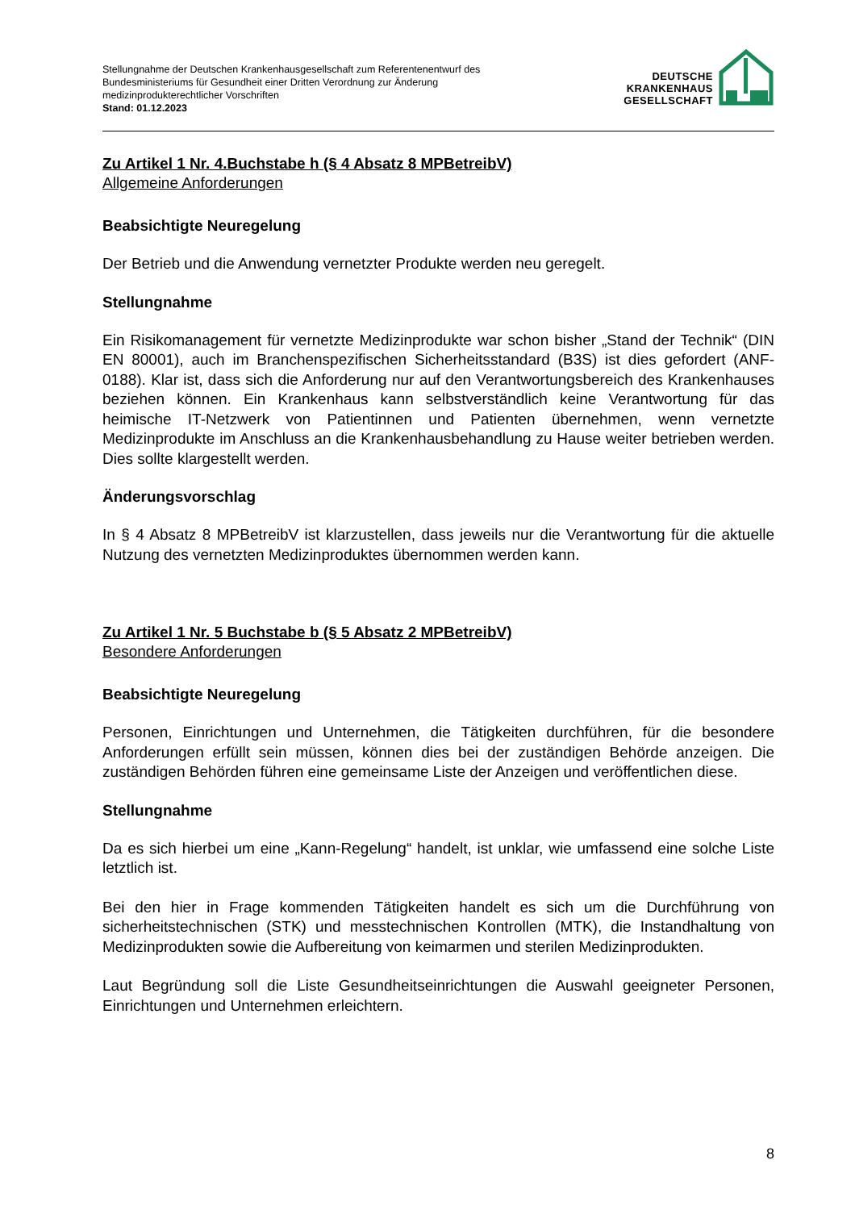Stellungnahme der Deutschen Krankenhausgesellschaft zum Referentenentwurf des
Bundesministeriums für Gesundheit einer Dritten Verordnung zur Änderung
medizinprodukterechtlicher Vorschriften
Stand: 01.12.2023
DEUTSCHE
KRANKENHAUS
GESELLSCHAFT
Zu Artikel 1 Nr. 4.Buchstabe h (§ 4 Absatz 8 MPBetreibV)
Allgemeine Anforderungen
Beabsichtigte Neuregelung
Der Betrieb und die Anwendung vernetzter Produkte werden neu geregelt.
Stellungnahme
Ein Risikomanagement für vernetzte Medizinprodukte war schon bisher „Stand der Technik“ (DIN EN 80001), auch im Branchenspezifischen Sicherheitsstandard (B3S) ist dies gefordert (ANF-0188). Klar ist, dass sich die Anforderung nur auf den Verantwortungsbereich des Krankenhauses beziehen können. Ein Krankenhaus kann selbstverständlich keine Verantwortung für das heimische IT-Netzwerk von Patientinnen und Patienten übernehmen, wenn vernetzte Medizinprodukte im Anschluss an die Krankenhausbehandlung zu Hause weiter betrieben werden. Dies sollte klargestellt werden.
Änderungsvorschlag
In § 4 Absatz 8 MPBetreibV ist klarzustellen, dass jeweils nur die Verantwortung für die aktuelle Nutzung des vernetzten Medizinproduktes übernommen werden kann.
Zu Artikel 1 Nr. 5 Buchstabe b (§ 5 Absatz 2 MPBetreibV)
Besondere Anforderungen
Beabsichtigte Neuregelung
Personen, Einrichtungen und Unternehmen, die Tätigkeiten durchführen, für die besondere Anforderungen erfüllt sein müssen, können dies bei der zuständigen Behörde anzeigen. Die zuständigen Behörden führen eine gemeinsame Liste der Anzeigen und veröffentlichen diese.
Stellungnahme
Da es sich hierbei um eine „Kann-Regelung“ handelt, ist unklar, wie umfassend eine solche Liste letztlich ist.
Bei den hier in Frage kommenden Tätigkeiten handelt es sich um die Durchführung von sicherheitstechnischen (STK) und messtechnischen Kontrollen (MTK), die Instandhaltung von Medizinprodukten sowie die Aufbereitung von keimarmen und sterilen Medizinprodukten.
Laut Begründung soll die Liste Gesundheitseinrichtungen die Auswahl geeigneter Personen, Einrichtungen und Unternehmen erleichtern.
8